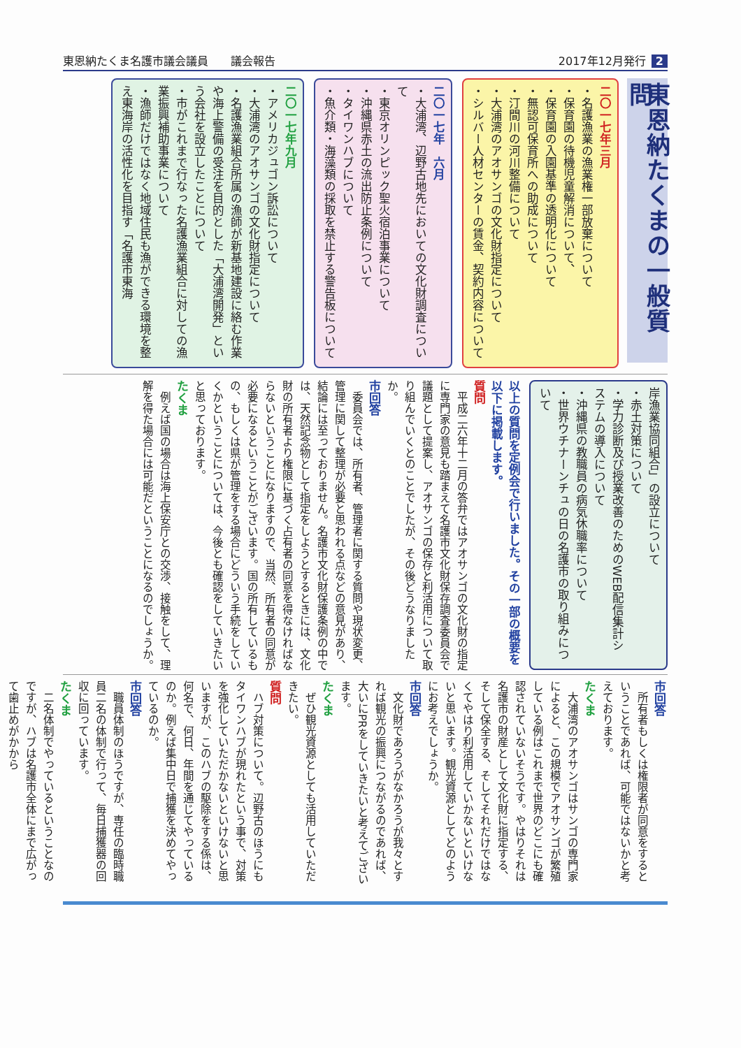東恩納たくま名護市議会議員　　議会報告 2017年12月発行 2
東恩納たくまの一般質問
二〇一七年三月
・名護漁業の漁業権一部放棄について
・保育園の待機児童解消について、
・保育園の入園基準の透明化について
・無認可保育所への助成について
・汀間川の河川整備について
・大浦湾のアオサンゴの文化財指定について
・シルバー人材センターの賃金、契約内容について
二〇一七年　六月
・大浦湾、辺野古地先においての文化財調査について
・東京オリンピック聖火宿泊事業について
・沖縄県赤土の流出防止条例について
・タイワンハブについて
・魚介類・海藻類の採取を禁止する警告板について
二〇一七年九月
・アメリカジュゴン訴訟について
・大浦湾のアオサンゴの文化財指定について
・名護漁業組合所属の漁師が新基地建設に絡む作業や海上警備の受注を目的とした「大浦湾開発」という会社を設立したことについて
・市がこれまで行なった名護漁業組合に対しての漁業振興補助事業について
・漁師だけではなく地域住民も漁ができる環境を整え東海岸の活性化を目指す「名護市東海
岸漁業協同組合」の設立について
・赤土対策について
・学力診断及び授業改善のためのWEB配信集計システムの導入について
・沖縄県の教職員の病気休職率について
・世界ウチナーンチュの日の名護市の取り組みについて
以上の質問を定例会で行いました。その一部の概要を以下に掲載します。
質問
平成二六年十二月の答弁ではアオサンゴの文化財の指定に専門家の意見も踏まえて名護市文化財保存調査委員会で議題として提案し、アオサンゴの保存と利活用について取り組んでいくとのことでしたが、その後どうなりましたか。
市回答
委員会では、所有者、管理者に関する質問や現状変更、管理に関して整理が必要と思われる点などの意見があり、結論には至っておりません。名護市文化財保護条例の中では、天然記念物として指定をしようとするときには、文化財の所有者より権限に基づく占有者の同意を得なければならないということになりますので、当然、所有者の同意が必要になるということがございます。国の所有しているもの、もしくは県が管理をする場合にどういう手続をしていくかということについては、今後とも確認をしていきたいと思っております。
たくま
例えば国の場合は海上保安庁との交渉、接触をして、理解を得た場合には可能だということになるのでしょうか。
市回答
所有者もしくは権限者が同意をするということであれば、可能ではないかと考えております。
たくま
大浦湾のアオサンゴはサンゴの専門家によると、この規模でアオサンゴが繁殖している例はこれまで世界のどこにも確認されていないそうです。やはりそれは名護市の財産として文化財に指定する、そして保全する、そしてそれだけではなくてやはり利活用していかないといけないと思います。観光資源としてどのようにお考えでしょうか。
市回答
文化財であろうがなかろうが我々とすれば観光の振興につながるのであれば、大いにPRをしていきたいと考えてございます。
たくま
ぜひ観光資源としても活用していただきたい。
質問
ハブ対策について。辺野古のほうにもタイワンハブが現れたという事で、対策を強化していただかないといけないと思いますが、このハブの駆除をする係は、何名で、何日、年間を通じてやっているのか。例えば集中日で捕獲を決めてやっているのか。
市回答
職員体制のほうですが、専任の臨時職員二名の体制で行って、毎日捕獲器の回収に回っています。
たくま
二名体制でやっているということなのですが、ハブは名護市全体にまで広がって歯止めがかから